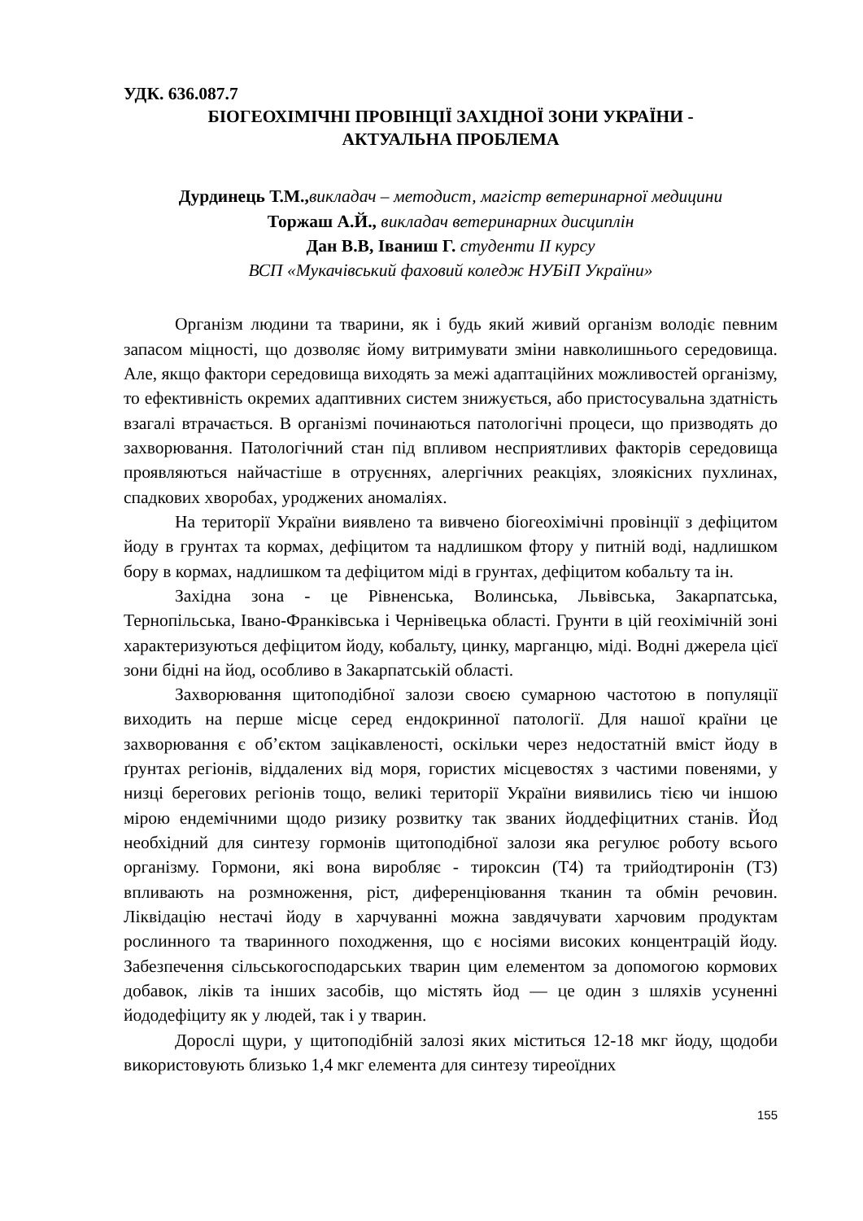УДК. 636.087.7
БІОГЕОХІМІЧНІ ПРОВІНЦІЇ ЗАХІДНОЇ ЗОНИ УКРАЇНИ -
АКТУАЛЬНА ПРОБЛЕМА
Дурдинець Т.М., викладач – методист, магістр ветеринарної медицини
Торжаш А.Й., викладач ветеринарних дисциплін
Дан В.В, Іваниш Г. студенти ІІ курсу
ВСП «Мукачівський фаховий коледж НУБіП України»
Організм людини та тварини, як і будь який живий організм володіє певним запасом міцності, що дозволяє йому витримувати зміни навколишнього середовища. Але, якщо фактори середовища виходять за межі адаптаційних можливостей організму, то ефективність окремих адаптивних систем знижується, або пристосувальна здатність взагалі втрачається. В організмі починаються патологічні процеси, що призводять до захворювання. Патологічний стан під впливом несприятливих факторів середовища проявляються найчастіше в отруєннях, алергічних реакціях, злоякісних пухлинах, спадкових хворобах, уроджених аномаліях.
На території України виявлено та вивчено біогеохімічні провінції з дефіцитом йоду в грунтах та кормах, дефіцитом та надлишком фтору у питній воді, надлишком бору в кормах, надлишком та дефіцитом міді в грунтах, дефіцитом кобальту та ін.
Західна зона - це Рівненська, Волинська, Львівська, Закарпатська, Тернопільська, Івано-Франківська і Чернівецька області. Грунти в цій геохімічній зоні характеризуються дефіцитом йоду, кобальту, цинку, марганцю, міді. Водні джерела цієї зони бідні на йод, особливо в Закарпатській області.
Захворювання щитоподібної залози своєю сумарною частотою в популяції виходить на перше місце серед ендокринної патології. Для нашої країни це захворювання є об’єктом зацікавленості, оскільки через недостатній вміст йоду в ґрунтах регіонів, віддалених від моря, гористих місцевостях з частими повенями, у низці берегових регіонів тощо, великі території України виявились тією чи іншою мірою ендемічними щодо ризику розвитку так званих йоддефіцитних станів. Йод необхідний для синтезу гормонів щитоподібної залози яка регулює роботу всього організму. Гормони, які вона виробляє - тироксин (Т4) та трийодтиронін (Т3) впливають на розмноження, ріст, диференціювання тканин та обмін речовин. Ліквідацію нестачі йоду в харчуванні можна завдячувати харчовим продуктам рослинного та тваринного походження, що є носіями високих концентрацій йоду. Забезпечення сільськогосподарських тварин цим елементом за допомогою кормових добавок, ліків та інших засобів, що містять йод — це один з шляхів усуненні йододефіциту як у людей, так і у тварин.
Дорослі щури, у щитоподібній залозі яких міститься 12-18 мкг йоду, щодоби використовують близько 1,4 мкг елемента для синтезу тиреоїдних
155